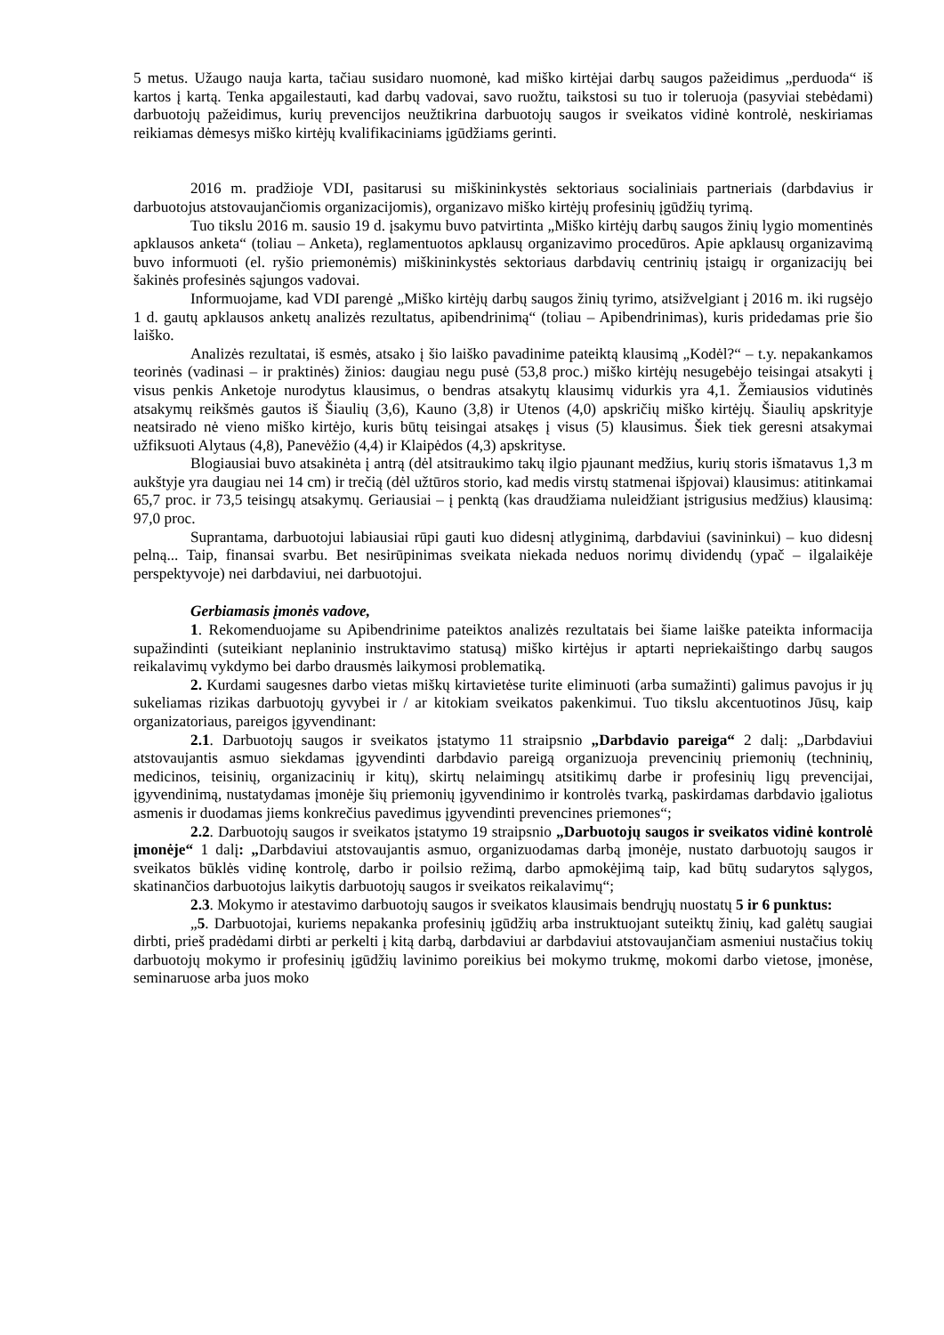5 metus. Užaugo nauja karta, tačiau susidaro nuomonė, kad miško kirtėjai darbų saugos pažeidimus „perduoda“ iš kartos į kartą. Tenka apgailestauti, kad darbų vadovai, savo ruožtu, taikstosi su tuo ir toleruoja (pasyviai stebėdami) darbuotojų pažeidimus, kurių prevencijos neužtikrina darbuotojų saugos ir sveikatos vidinė kontrolė, neskiriamas reikiamas dėmesys miško kirtėjų kvalifikaciniams įgūdžiams gerinti.
2016 m. pradžioje VDI, pasitarusi su miškininkystės sektoriaus socialiniais partneriais (darbdavius ir darbuotojus atstovaujančiomis organizacijomis), organizavo miško kirtėjų profesinių įgūdžių tyrimą.
Tuo tikslu 2016 m. sausio 19 d. įsakymu buvo patvirtinta „Miško kirtėjų darbų saugos žinių lygio momentinės apklausos anketa“ (toliau – Anketa), reglamentuotos apklausų organizavimo procedūros. Apie apklausų organizavimą buvo informuoti (el. ryšio priemonėmis) miškininkystės sektoriaus darbdavių centrinių įstaigų ir organizacijų bei šakinės profesinės sąjungos vadovai.
Informuojame, kad VDI parengė „Miško kirtėjų darbų saugos žinių tyrimo, atsižvelgiant į 2016 m. iki rugsėjo 1 d. gautų apklausos anketų analizės rezultatus, apibendrinimą“ (toliau – Apibendrinimas), kuris pridedamas prie šio laiško.
Analizės rezultatai, iš esmės, atsako į šio laiško pavadinime pateiktą klausimą „Kodėl?“ – t.y. nepakankamos teorinės (vadinasi – ir praktinės) žinios: daugiau negu pusė (53,8 proc.) miško kirtėjų nesugebėjo teisingai atsakyti į visus penkis Anketoje nurodytus klausimus, o bendras atsakytų klausimų vidurkis yra 4,1. Žemiausios vidutinės atsakymų reikšmės gautos iš Šiaulių (3,6), Kauno (3,8) ir Utenos (4,0) apskričių miško kirtėjų. Šiaulių apskrityje neatsirado nė vieno miško kirtėjo, kuris būtų teisingai atsakęs į visus (5) klausimus. Šiek tiek geresni atsakymai užfiksuoti Alytaus (4,8), Panevėžio (4,4) ir Klaipėdos (4,3) apskrityse.
Blogiausiai buvo atsakinėta į antrą (dėl atsitraukimo takų ilgio pjaunant medžius, kurių storis išmatavus 1,3 m aukštyje yra daugiau nei 14 cm) ir trečią (dėl užtūros storio, kad medis virstų statmenai išpjovai) klausimus: atitinkamai 65,7 proc. ir 73,5 teisingų atsakymų. Geriausiai – į penktą (kas draudžiama nuleidžiant įstrigusius medžius) klausimą: 97,0 proc.
Suprantama, darbuotojui labiausiai rūpi gauti kuo didesnį atlyginimą, darbdaviui (savininkui) – kuo didesnį pelną... Taip, finansai svarbu. Bet nesirūpinimas sveikata niekada neduos norimų dividendų (ypač – ilgalaikėje perspektyvoje) nei darbdaviui, nei darbuotojui.
Gerbiamasis įmonės vadove,
1. Rekomenduojame su Apibendrinime pateiktos analizės rezultatais bei šiame laiške pateikta informacija supažindinti (suteikiant neplaninio instruktavimo statusą) miško kirtėjus ir aptarti nepriekaištingo darbų saugos reikalavimų vykdymo bei darbo drausmės laikymosi problematiką.
2. Kurdami saugesnes darbo vietas miškų kirtavietėse turite eliminuoti (arba sumažinti) galimus pavojus ir jų sukeliamas rizikas darbuotojų gyvybei ir / ar kitokiam sveikatos pakenkimui. Tuo tikslu akcentuotinos Jūsų, kaip organizatoriaus, pareigos įgyvendinant:
2.1. Darbuotojų saugos ir sveikatos įstatymo 11 straipsnio „Darbdavio pareiga“ 2 dalį: „Darbdaviui atstovaujantis asmuo siekdamas įgyvendinti darbdavio pareigą organizuoja prevencinių priemonių (techninių, medicinos, teisinių, organizacinių ir kitų), skirtų nelaimingų atsitikimų darbe ir profesinių ligų prevencijai, įgyvendinimą, nustatydamas įmonėje šių priemonių įgyvendinimo ir kontrolės tvarką, paskirdamas darbdavio įgaliotus asmenis ir duodamas jiems konkrečius pavedimus įgyvendinti prevencines priemones“;
2.2. Darbuotojų saugos ir sveikatos įstatymo 19 straipsnio „Darbuotojų saugos ir sveikatos vidinė kontrolė įmonėje“ 1 dalį: „Darbdaviui atstovaujantis asmuo, organizuodamas darbą įmonėje, nustato darbuotojų saugos ir sveikatos būklės vidinę kontrolę, darbo ir poilsio režimą, darbo apmokėjimą taip, kad būtų sudarytos sąlygos, skatinančios darbuotojus laikytis darbuotojų saugos ir sveikatos reikalavimų“;
2.3. Mokymo ir atestavimo darbuotojų saugos ir sveikatos klausimais bendrųjų nuostatų 5 ir 6 punktus:
„5. Darbuotojai, kuriems nepakanka profesinių įgūdžių arba instruktuojant suteiktų žinių, kad galėtų saugiai dirbti, prieš pradėdami dirbti ar perkelti į kitą darbą, darbdaviui ar darbdaviui atstovaujančiam asmeniui nustačius tokių darbuotojų mokymo ir profesinių įgūdžių lavinimo poreikius bei mokymo trukmę, mokomi darbo vietose, įmonėse, seminaruose arba juos moko